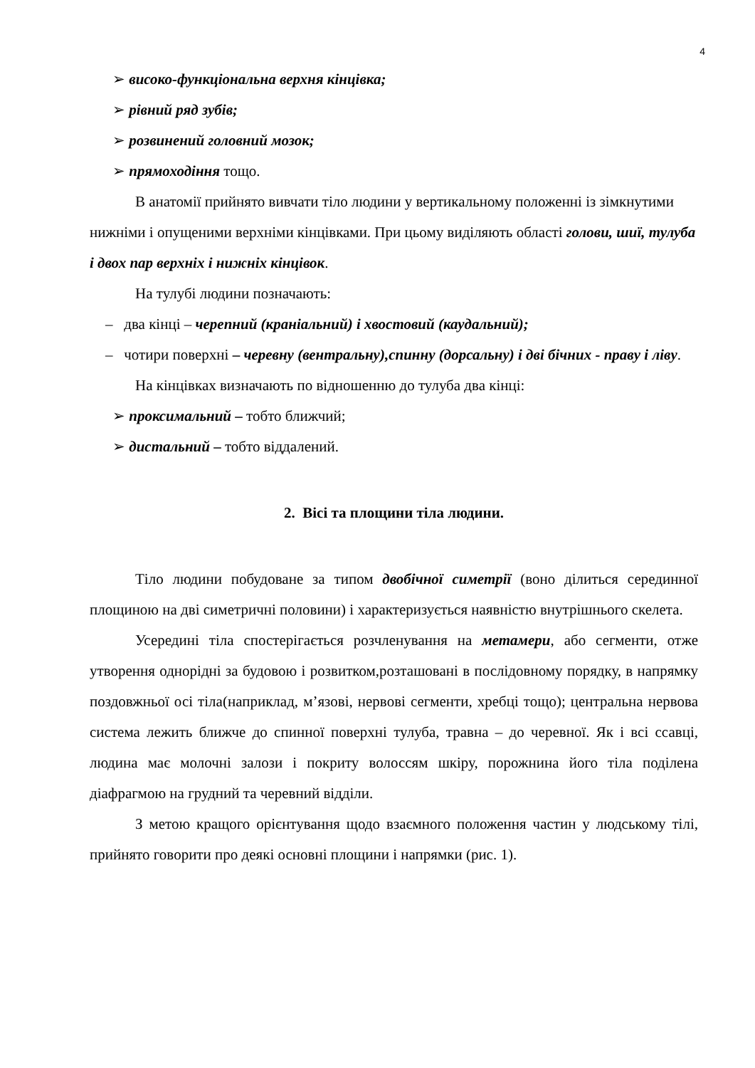4
➢ високо-функціональна верхня кінцівка;
➢ рівний ряд зубів;
➢ розвинений головний мозок;
➢ прямоходіння тощо.
В анатомії прийнято вивчати тіло людини у вертикальному положенні із зімкнутими нижніми і опущеними верхніми кінцівками. При цьому виділяють області голови, шиї, тулуба і двох пар верхніх і нижніх кінцівок.
На тулубі людини позначають:
– два кінці – черепний (краніальний) і хвостовий (каудальний);
– чотири поверхні – черевну (вентральну),спинну (дорсальну) і дві бічних - праву і ліву.
На кінцівках визначають по відношенню до тулуба два кінці:
➢ проксимальний – тобто ближчий;
➢ дистальний – тобто віддалений.
2. Вісі та площини тіла людини.
Тіло людини побудоване за типом двобічної симетрії (воно ділиться серединної площиною на дві симетричні половини) і характеризується наявністю внутрішнього скелета.
Усередині тіла спостерігається розчленування на метамери, або сегменти, отже утворення однорідні за будовою і розвитком,розташовані в послідовному порядку, в напрямку поздовжньої осі тіла(наприклад, м’язові, нервові сегменти, хребці тощо); центральна нервова система лежить ближче до спинної поверхні тулуба, травна – до черевної. Як і всі ссавці, людина має молочні залози і покриту волоссям шкіру, порожнина його тіла поділена діафрагмою на грудний та черевний відділи.
З метою кращого орієнтування щодо взаємного положення частин у людському тілі, прийнято говорити про деякі основні площини і напрямки (рис. 1).